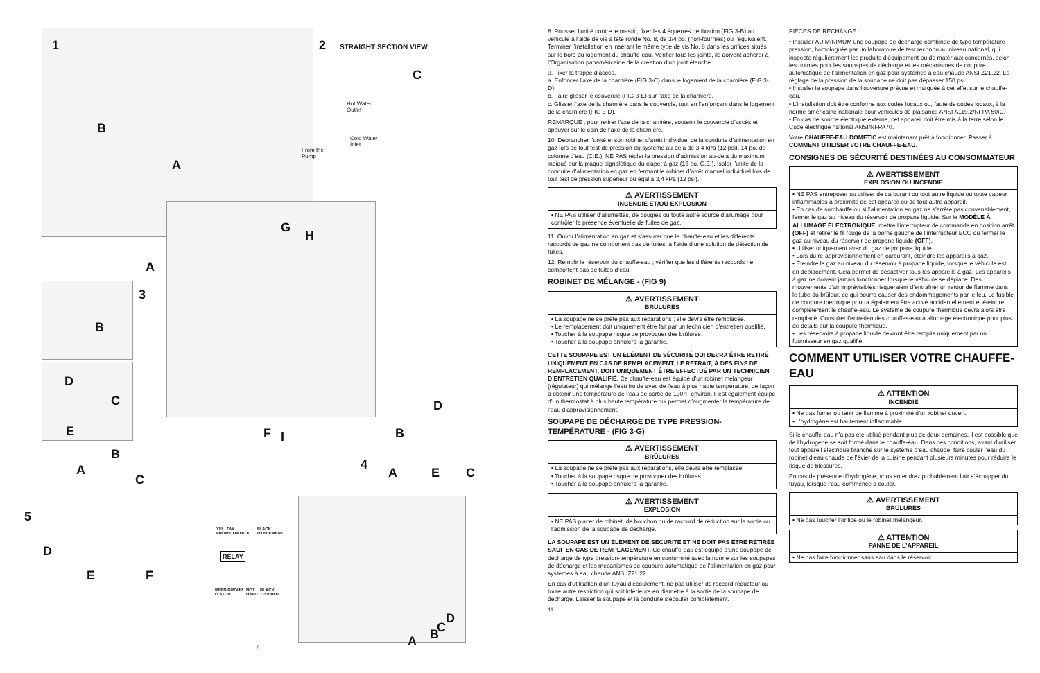1
B
A
2 STRAIGHT SECTION VIEW
Hot Water
Outlet
Cold Water
Inlet
From the
Pump
C
A
3
G
H
F I
B
D
C
E
D
B
4
A E C
B
A
C
5
D
E F
YELLOW
FROM CONTROL
BLACK
TO ELEMENT
RELAY
REEN GROUP
O STUD
NOT
USED
BLACK
115V HOT
D
C
B
A
6
8. Pousser l’unité contre le mastic, fixer les 4 équerres de fixation (FIG 3-B) au véhicule à l’aide de vis à tête ronde No. 8, de 3/4 po. (non-fournies) ou l’équivalent. Terminer l’installation en insérant le même type de vis No. 8 dans les orifices situés sur le bord du logement du chauffe-eau. Vérifier tous les joints, ils doivent adhérer à l’Organisation panaméricaine de la création d’un joint étanche.
9. Fixer la trappe d’accès.
a. Enfoncer l’axe de la charnière (FIG 3-C) dans le logement de la charnière (FIG 3-D).
b. Faire glisser le couvercle (FIG 3-E) sur l’axe de la charnière.
c. Glisser l’axe de la charnière dans le couvercle, tout en l’enfonçant dans le logement de la charnière (FIG 3-D).
REMARQUE : pour retirer l’axe de la charnière, soutenir le couvercle d’accès et appuyer sur le coin de l’axe de la charnière.
10. Débrancher l’unité et son robinet d’arrêt individuel de la conduite d’alimentation en gaz lors de tout test de pression du système au-delà de 3,4 kPa (12 psi), 14 po. de colonne d’eau (C.E.). NE PAS régler la pression d’admission au-delà du maximum indiqué sur la plaque signalétique du clapet à gaz (13 po. C.E.). Isoler l’unité de la conduite d’alimentation en gaz en fermant le robinet d’arrêt manuel individuel lors de tout test de pression supérieur ou égal à 3,4 kPa (12 psi).
⚠ AVERTISSEMENT
INCENDIE ET/OU EXPLOSION
• NE PAS utiliser d’allumettes, de bougies ou toute autre source d’allumage pour contrôler la présence éventuelle de fuites de gaz.
11. Ouvrir l’alimentation en gaz et s’assurer que le chauffe-eau et les différents raccords de gaz ne comportent pas de fuites, à l’aide d’une solution de détection de fuites.
12. Remplir le réservoir du chauffe-eau ; vérifier que les différents raccords ne comportent pas de fuites d’eau.
ROBINET DE MÉLANGE - (FIG 9)
⚠ AVERTISSEMENT
BRÛLURES
• La soupape ne se prête pas aux réparations ; elle devra être remplacée.
• Le remplacement doit uniquement être fait par un technicien d’entretien qualifié.
• Toucher à la soupape risque de provoquer des brûlures.
• Toucher à la soupape annulera la garantie.
CETTE SOUPAPE EST UN ÉLÉMENT DE SÉCURITÉ QUI DEVRA ÊTRE RETIRÉ UNIQUEMENT EN CAS DE REMPLACEMENT. LE RETRAIT, À DES FINS DE REMPLACEMENT, DOIT UNIQUEMENT ÊTRE EFFECTUÉ PAR UN TECHNICIEN D’ENTRETIEN QUALIFIÉ. Ce chauffe-eau est équipé d’un robinet mélangeur (régulateur) qui mélange l’eau froide avec de l’eau à plus haute température, de façon à obtenir une température de l’eau de sortie de 130°F environ. Il est également équipé d’un thermostat à plus haute température qui permet d’augmenter la température de l’eau d’approvisionnement.
SOUPAPE DE DÉCHARGE DE TYPE PRESSION-TEMPÉRATURE - (FIG 3-G)
⚠ AVERTISSEMENT
BRÛLURES
• La soupape ne se prête pas aux réparations, elle devra être remplacée.
• Toucher à la soupape risque de provoquer des brûlures.
• Toucher à la soupape annulera la garantie.
⚠ AVERTISSEMENT
EXPLOSION
• NE PAS placer de robinet, de bouchon ou de raccord de réduction sur la sortie ou l’admission de la soupape de décharge.
LA SOUPAPE EST UN ÉLÉMENT DE SÉCURITÉ ET NE DOIT PAS ÊTRE RETIRÉE SAUF EN CAS DE REMPLACEMENT. Ce chauffe-eau est équipé d’une soupape de décharge de type pression-température en conformité avec la norme sur les soupapes de décharge et les mécanismes de coupure automatique de l’alimentation en gaz pour systèmes à eau chaude ANSI Z21.22.
En cas d’utilisation d’un tuyau d’écoulement, ne pas utiliser de raccord réducteur ou toute autre restriction qui soit inférieure en diamètre à la sortie de la soupape de décharge. Laisser la soupape et la conduite s’écouler complètement.
11
PIÈCES DE RECHANGE :
• Installer AU MINIMUM une soupape de décharge combinée de type température-pression, homologuée par un laboratoire de test reconnu au niveau national, qui inspecte régulièrement les produits d’équipement ou de matériaux concernés, selon les normes pour les soupapes de décharge et les mécanismes de coupure automatique de l’alimentation en gaz pour systèmes à eau chaude ANSI Z21.22. Le réglage de la pression de la soupape ne doit pas dépasser 150 psi.
• Installer la soupape dans l’ouverture prévue et marquée à cet effet sur le chauffe-eau.
• L’installation doit être conforme aux codes locaux ou, faute de codes locaux, à la norme américaine nationale pour véhicules de plaisance ANSI A119.2/NFPA 50IC.
• En cas de source électrique externe, cet appareil doit être mis à la terre selon le Code électrique national ANSI/NFPA70.
Votre CHAUFFE-EAU DOMETIC est maintenant prêt à fonctionner. Passer à COMMENT UTILISER VOTRE CHAUFFE-EAU.
CONSIGNES DE SÉCURITÉ DESTINÉES AU CONSOMMATEUR
⚠ AVERTISSEMENT
EXPLOSION OU INCENDIE
• NE PAS entreposer ou utiliser de carburant ou tout autre liquide ou toute vapeur inflammables à proximité de cet appareil ou de tout autre appareil.
• En cas de surchauffe ou si l’alimentation en gaz ne s’arrête pas convenablement, fermer le gaz au niveau du réservoir de propane liquide. Sur le MODÈLE À ALLUMAGE ÉLECTRONIQUE, mettre l’interrupteur de commande en position arrêt (OFF) et retirer le fil rouge de la borne gauche de l’interrupteur ECO ou fermer le gaz au niveau du réservoir de propane liquide (OFF).
• Utiliser uniquement avec du gaz de propane liquide.
• Lors du ré-approvisionnement en carburant, éteindre les appareils à gaz.
• Éteindre le gaz au niveau du réservoir à propane liquide, lorsque le véhicule est en déplacement. Cela permet de désactiver tous les appareils à gaz. Les appareils à gaz ne doivent jamais fonctionner lorsque le véhicule se déplace. Des mouvements d’air imprévisibles risqueraient d’entraîner un retour de flamme dans le tube du brûleur, ce qui pourra causer des endommagements par le feu. Le fusible de coupure thermique pourra également être activé accidentellement et éteindre complètement le chauffe-eau. Le système de coupure thermique devra alors être remplacé. Consulter l’entretien des chauffes-eau à allumage électronique pour plus de détails sur la coupure thermique.
• Les réservoirs à propane liquide devront être remplis uniquement par un fournisseur en gaz qualifié.
COMMENT UTILISER VOTRE CHAUFFE-EAU
⚠ ATTENTION
INCENDIE
• Ne pas fumer ou tenir de flamme à proximité d’un robinet ouvert.
• L’hydrogène est hautement inflammable.
Si le chauffe-eau n’a pas été utilisé pendant plus de deux semaines, il est possible que de l’hydrogène se soit formé dans le chauffe-eau. Dans ces conditions, avant d’utiliser tout appareil électrique branché sur le système d’eau chaude, faire couler l’eau du robinet d’eau chaude de l’évier de la cuisine pendant plusieurs minutes pour réduire le risque de blessures.
En cas de présence d’hydrogène, vous entendrez probablement l’air s’échapper du tuyau, lorsque l’eau commence à couler.
⚠ AVERTISSEMENT
BRÛLURES
• Ne pas toucher l’orifice ou le robinet mélangeur.
⚠ ATTENTION
PANNE DE L’APPAREIL
• Ne pas faire fonctionner sans eau dans le réservoir.